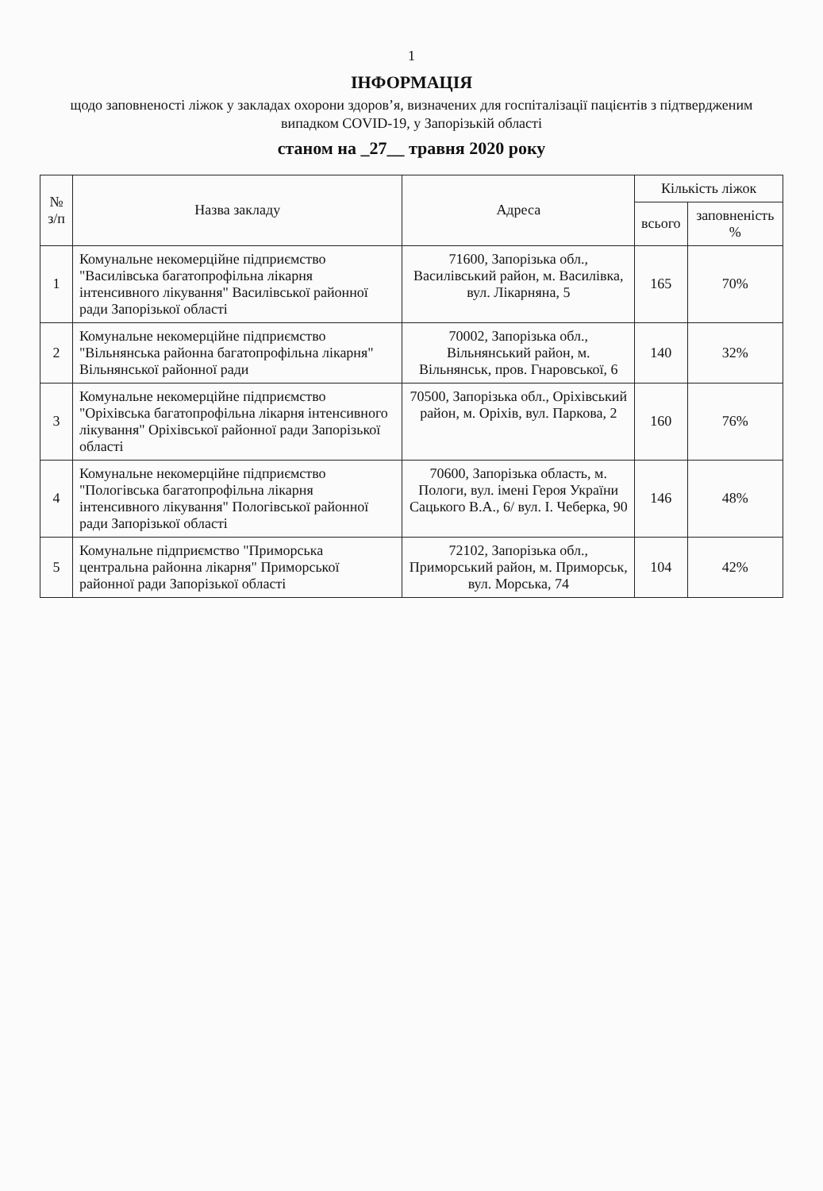1
ІНФОРМАЦІЯ
щодо заповненості ліжок у закладах охорони здоров’я, визначених для госпіталізації пацієнтів з підтвердженим випадком COVID-19, у Запорізькій області
станом на _27__ травня 2020 року
| № з/п | Назва закладу | Адреса | Кількість ліжок | |
| --- | --- | --- | --- | --- |
| | | | всього | заповненість % |
| 1 | Комунальне некомерційне підприємство "Василівська багатопрофільна лікарня інтенсивного лікування" Василівської районної ради Запорізької області | 71600, Запорізька обл., Василівський район, м. Василівка, вул. Лікарняна, 5 | 165 | 70% |
| 2 | Комунальне некомерційне підприємство "Вільнянська районна багатопрофільна лікарня" Вільнянської районної ради | 70002, Запорізька обл., Вільнянський район, м. Вільнянськ, пров. Гнаровської, 6 | 140 | 32% |
| 3 | Комунальне некомерційне підприємство "Оріхівська багатопрофільна лікарня інтенсивного лікування" Оріхівської районної ради Запорізької області | 70500, Запорізька обл., Оріхівський район, м. Оріхів, вул. Паркова, 2 | 160 | 76% |
| 4 | Комунальне некомерційне підприємство "Пологівська багатопрофільна лікарня інтенсивного лікування" Пологівської районної ради Запорізької області | 70600, Запорізька область, м. Пологи, вул. імені Героя України Сацького В.А., 6/ вул. І. Чеберка, 90 | 146 | 48% |
| 5 | Комунальне підприємство "Приморська центральна районна лікарня" Приморської районної ради Запорізької області | 72102, Запорізька обл., Приморський район, м. Приморськ, вул. Морська, 74 | 104 | 42% |